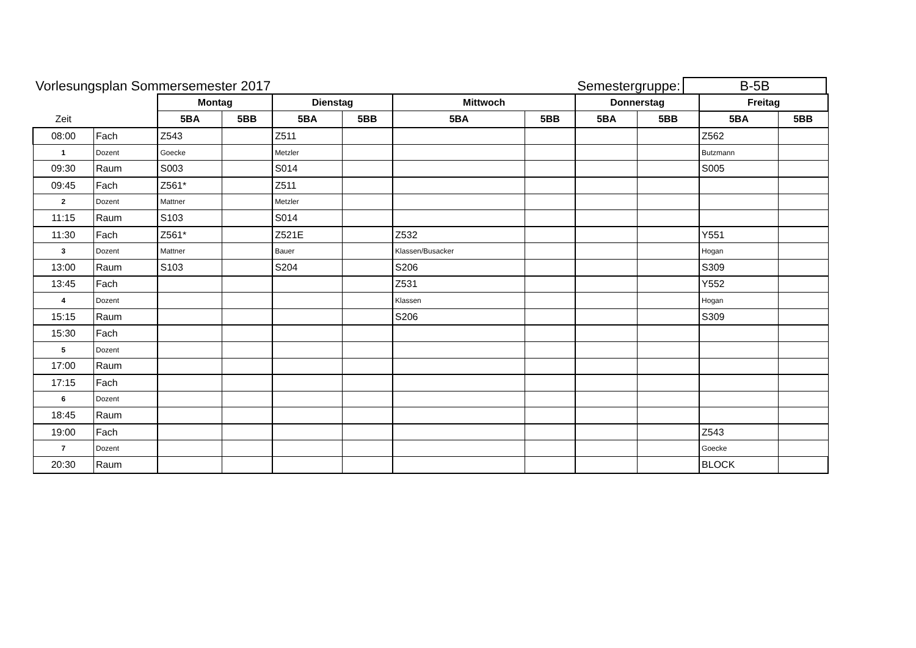Vorlesungsplan Sommersemester 2017 Semestergruppe: B-5B
| | | Montag | | Dienstag | | Mittwoch | | Donnerstag | | Freitag | |
| --- | --- | --- | --- | --- | --- | --- | --- | --- | --- | --- | --- |
| Zeit | | 5BA | 5BB | 5BA | 5BB | 5BA | 5BB | 5BA | 5BB | 5BA | 5BB |
| 08:00 | Fach | Z543 | | Z511 | | | | | | Z562 | |
| 1 | Dozent | Goecke | | Metzler | | | | | | Butzmann | |
| 09:30 | Raum | S003 | | S014 | | | | | | S005 | |
| 09:45 | Fach | Z561* | | Z511 | | | | | | | |
| 2 | Dozent | Mattner | | Metzler | | | | | | | |
| 11:15 | Raum | S103 | | S014 | | | | | | | |
| 11:30 | Fach | Z561* | | Z521E | | Z532 | | | | Y551 | |
| 3 | Dozent | Mattner | | Bauer | | Klassen/Busacker | | | | Hogan | |
| 13:00 | Raum | S103 | | S204 | | S206 | | | | S309 | |
| 13:45 | Fach | | | | | Z531 | | | | Y552 | |
| 4 | Dozent | | | | | Klassen | | | | Hogan | |
| 15:15 | Raum | | | | | S206 | | | | S309 | |
| 15:30 | Fach | | | | | | | | | | |
| 5 | Dozent | | | | | | | | | | |
| 17:00 | Raum | | | | | | | | | | |
| 17:15 | Fach | | | | | | | | | | |
| 6 | Dozent | | | | | | | | | | |
| 18:45 | Raum | | | | | | | | | | |
| 19:00 | Fach | | | | | | | | | Z543 | |
| 7 | Dozent | | | | | | | | | Goecke | |
| 20:30 | Raum | | | | | | | | | BLOCK | |